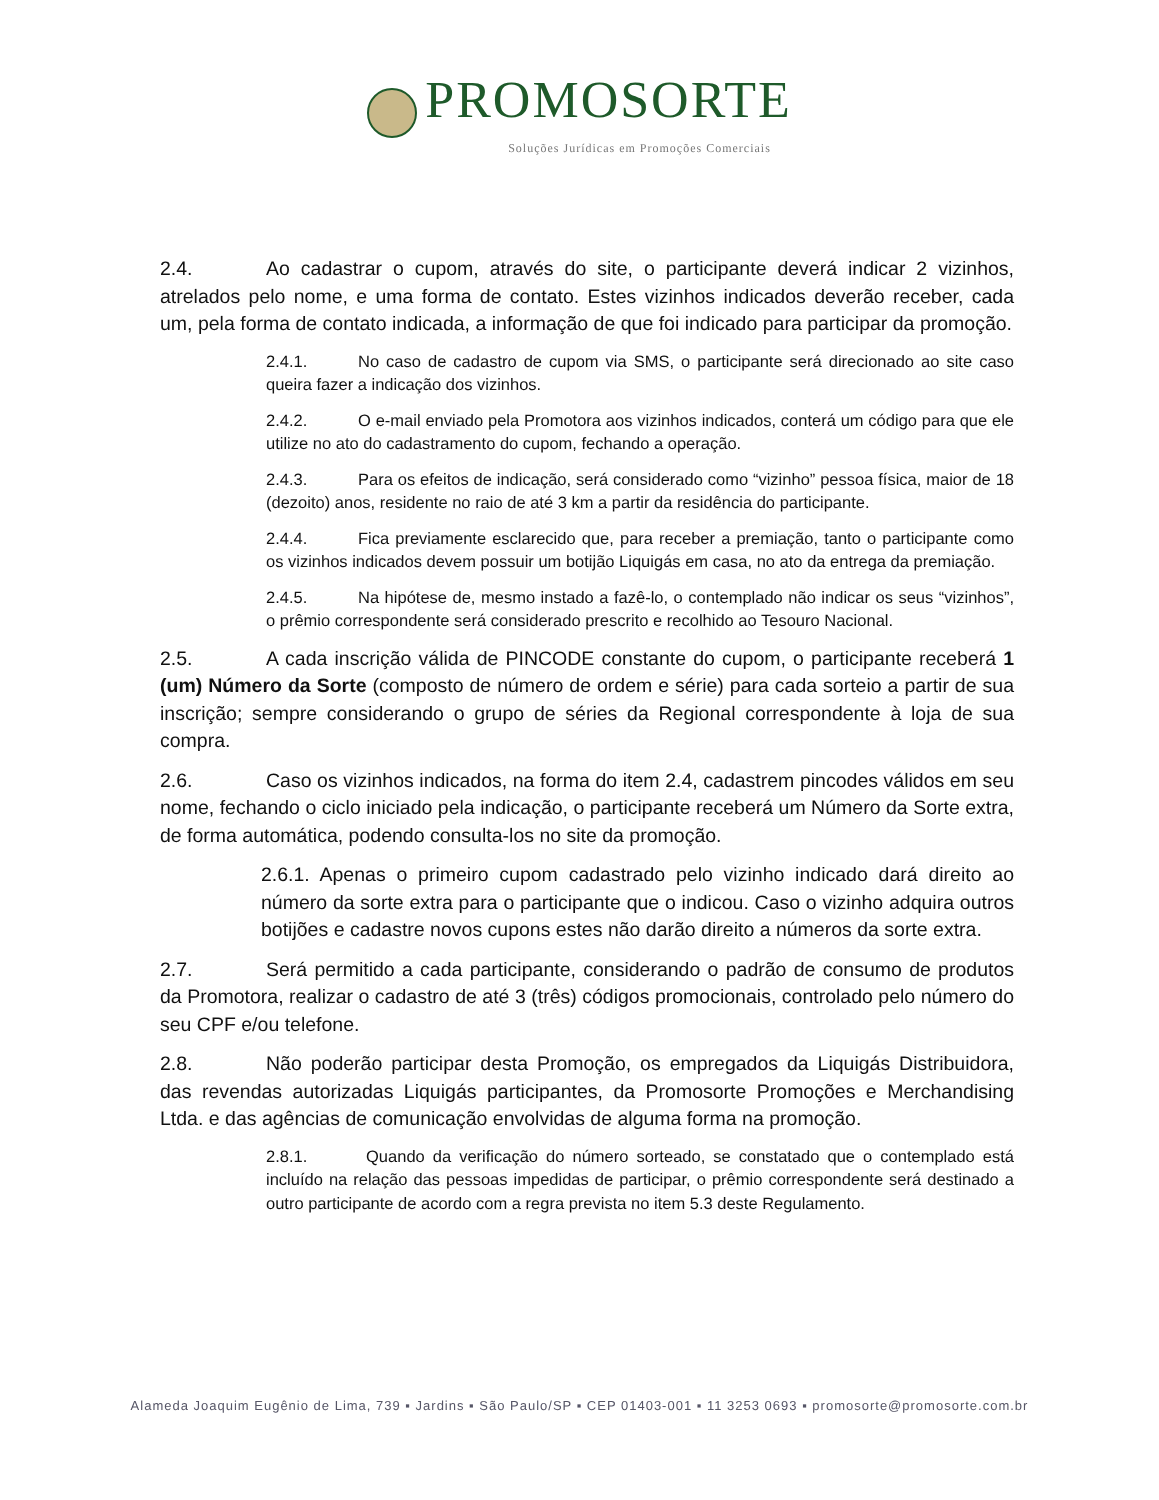PROMOSORTE
Soluções Jurídicas em Promoções Comerciais
2.4. Ao cadastrar o cupom, através do site, o participante deverá indicar 2 vizinhos, atrelados pelo nome, e uma forma de contato. Estes vizinhos indicados deverão receber, cada um, pela forma de contato indicada, a informação de que foi indicado para participar da promoção.
2.4.1. No caso de cadastro de cupom via SMS, o participante será direcionado ao site caso queira fazer a indicação dos vizinhos.
2.4.2. O e-mail enviado pela Promotora aos vizinhos indicados, conterá um código para que ele utilize no ato do cadastramento do cupom, fechando a operação.
2.4.3. Para os efeitos de indicação, será considerado como “vizinho” pessoa física, maior de 18 (dezoito) anos, residente no raio de até 3 km a partir da residência do participante.
2.4.4. Fica previamente esclarecido que, para receber a premiação, tanto o participante como os vizinhos indicados devem possuir um botijão Liquigás em casa, no ato da entrega da premiação.
2.4.5. Na hipótese de, mesmo instado a fazê-lo, o contemplado não indicar os seus “vizinhos”, o prêmio correspondente será considerado prescrito e recolhido ao Tesouro Nacional.
2.5. A cada inscrição válida de PINCODE constante do cupom, o participante receberá 1 (um) Número da Sorte (composto de número de ordem e série) para cada sorteio a partir de sua inscrição; sempre considerando o grupo de séries da Regional correspondente à loja de sua compra.
2.6. Caso os vizinhos indicados, na forma do item 2.4, cadastrem pincodes válidos em seu nome, fechando o ciclo iniciado pela indicação, o participante receberá um Número da Sorte extra, de forma automática, podendo consulta-los no site da promoção.
2.6.1. Apenas o primeiro cupom cadastrado pelo vizinho indicado dará direito ao número da sorte extra para o participante que o indicou. Caso o vizinho adquira outros botijões e cadastre novos cupons estes não darão direito a números da sorte extra.
2.7. Será permitido a cada participante, considerando o padrão de consumo de produtos da Promotora, realizar o cadastro de até 3 (três) códigos promocionais, controlado pelo número do seu CPF e/ou telefone.
2.8. Não poderão participar desta Promoção, os empregados da Liquigás Distribuidora, das revendas autorizadas Liquigás participantes, da Promosorte Promoções e Merchandising Ltda. e das agências de comunicação envolvidas de alguma forma na promoção.
2.8.1. Quando da verificação do número sorteado, se constatado que o contemplado está incluído na relação das pessoas impedidas de participar, o prêmio correspondente será destinado a outro participante de acordo com a regra prevista no item 5.3 deste Regulamento.
Alameda Joaquim Eugênio de Lima, 739 ▪ Jardins ▪ São Paulo/SP ▪ CEP 01403-001 ▪ 11 3253 0693 ▪ promosorte@promosorte.com.br